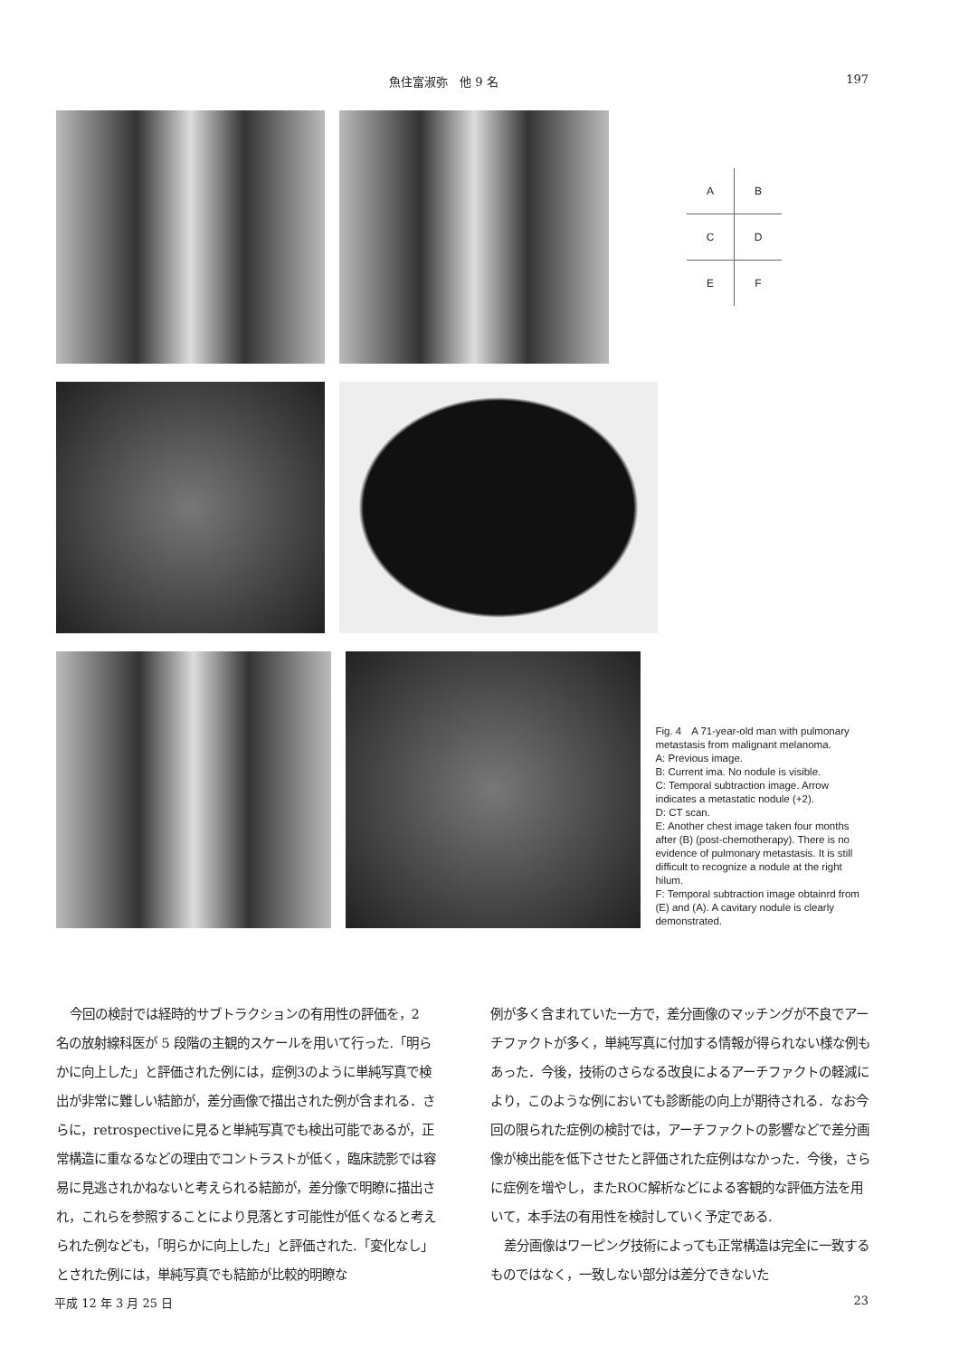魚住富淑弥　他 9 名 197
| A | B |
| C | D |
| E | F |
Fig. 4　A 71-year-old man with pulmonary metastasis from malignant melanoma.
A: Previous image.
B: Current ima. No nodule is visible.
C: Temporal subtraction image. Arrow indicates a metastatic nodule (+2).
D: CT scan.
E: Another chest image taken four months after (B) (post-chemotherapy). There is no evidence of pulmonary metastasis. It is still difficult to recognize a nodule at the right hilum.
F: Temporal subtraction image obtainrd from (E) and (A). A cavitary nodule is clearly demonstrated.
今回の検討では経時的サブトラクションの有用性の評価を，2 名の放射線科医が 5 段階の主観的スケールを用いて行った.「明らかに向上した」と評価された例には，症例3のように単純写真で検出が非常に難しい結節が，差分画像で描出された例が含まれる．さらに，retrospectiveに見ると単純写真でも検出可能であるが，正常構造に重なるなどの理由でコントラストが低く，臨床読影では容易に見逃されかねないと考えられる結節が，差分像で明瞭に描出され，これらを参照することにより見落とす可能性が低くなると考えられた例なども，「明らかに向上した」と評価された.「変化なし」とされた例には，単純写真でも結節が比較的明瞭な
例が多く含まれていた一方で，差分画像のマッチングが不良でアーチファクトが多く，単純写真に付加する情報が得られない様な例もあった．今後，技術のさらなる改良によるアーチファクトの軽減により，このような例においても診断能の向上が期待される．なお今回の限られた症例の検討では，アーチファクトの影響などで差分画像が検出能を低下させたと評価された症例はなかった．今後，さらに症例を増やし，またROC解析などによる客観的な評価方法を用いて，本手法の有用性を検討していく予定である.
差分画像はワーピング技術によっても正常構造は完全に一致するものではなく，一致しない部分は差分できないた
平成 12 年 3 月 25 日 23